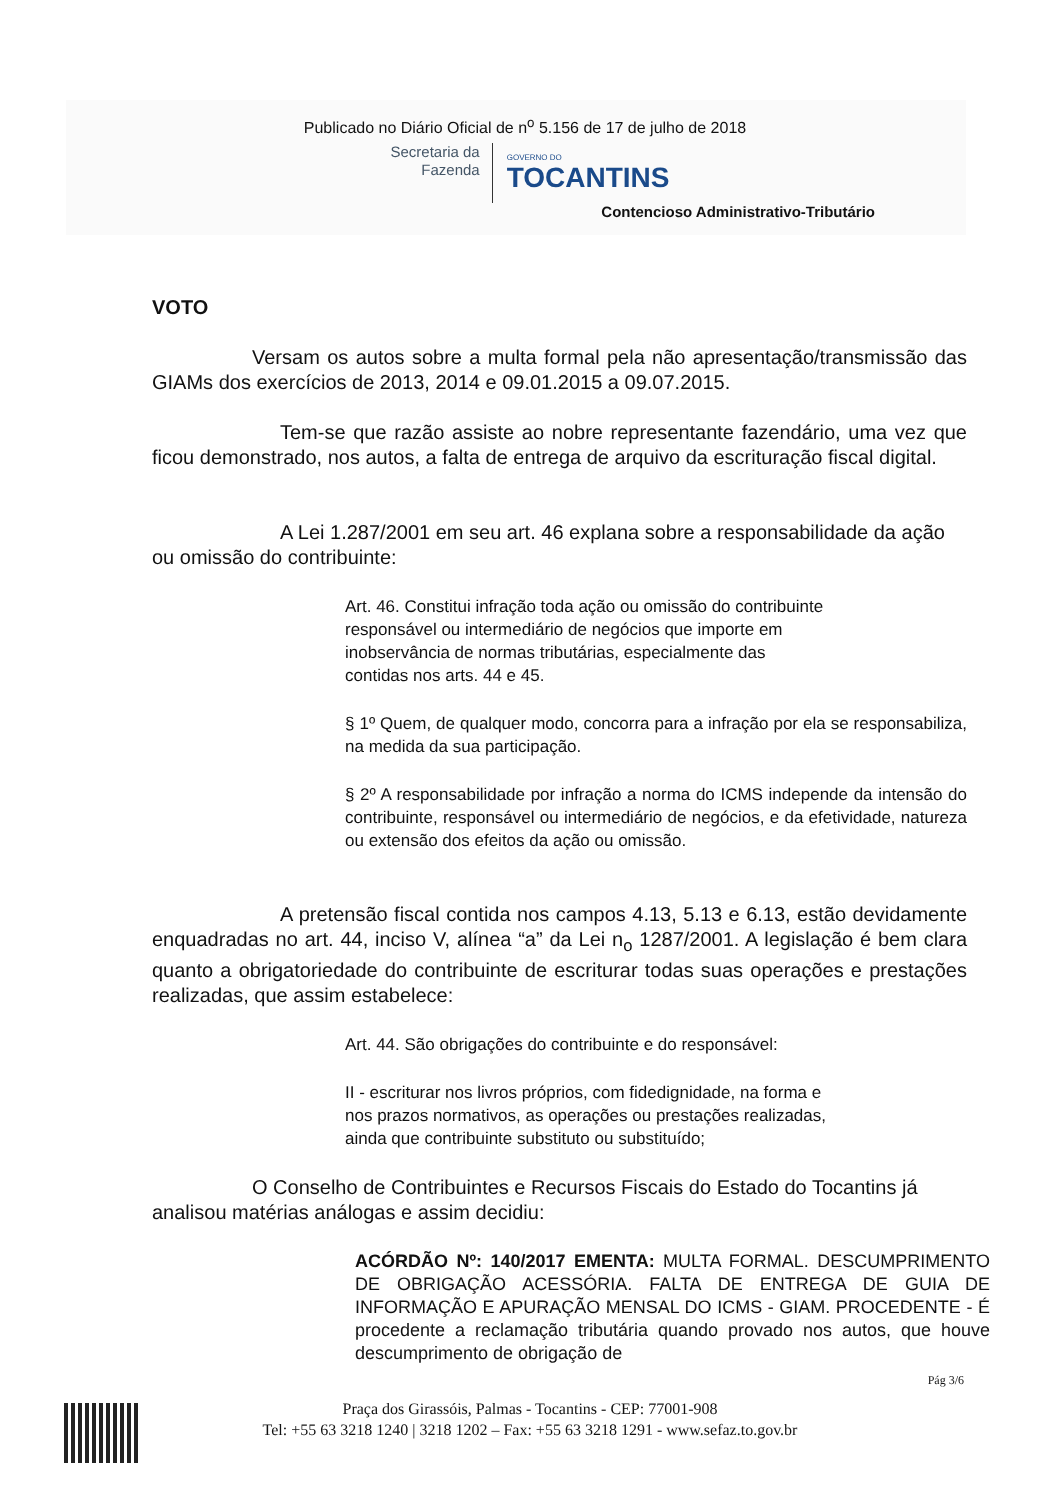Publicado no Diário Oficial de n<sup>o</sup> 5.156 de 17 de julho de 2018
Secretaria da
Fazenda
GOVERNO DO
TOCANTINS
Contencioso Administrativo-Tributário
VOTO
Versam os autos sobre a multa formal pela não apresentação/transmissão das GIAMs dos exercícios de 2013, 2014 e 09.01.2015 a 09.07.2015.
Tem-se que razão assiste ao nobre representante fazendário, uma vez que ficou demonstrado, nos autos, a falta de entrega de arquivo da escrituração fiscal digital.
A Lei 1.287/2001 em seu art. 46 explana sobre a responsabilidade da ação ou omissão do contribuinte:
Art. 46. Constitui infração toda ação ou omissão do contribuinte
responsável ou intermediário de negócios que importe em
inobservância de normas tributárias, especialmente das
contidas nos arts. 44 e 45.
§ 1º Quem, de qualquer modo, concorra para a infração por ela se responsabiliza, na medida da sua participação.
§ 2º A responsabilidade por infração a norma do ICMS independe da intensão do contribuinte, responsável ou intermediário de negócios, e da efetividade, natureza ou extensão dos efeitos da ação ou omissão.
A pretensão fiscal contida nos campos 4.13, 5.13 e 6.13, estão devidamente enquadradas no art. 44, inciso V, alínea “a” da Lei n<sub>o</sub> 1287/2001. A legislação é bem clara quanto a obrigatoriedade do contribuinte de escriturar todas suas operações e prestações realizadas, que assim estabelece:
Art. 44. São obrigações do contribuinte e do responsável:
II - escriturar nos livros próprios, com fidedignidade, na forma e
nos prazos normativos, as operações ou prestações realizadas,
ainda que contribuinte substituto ou substituído;
O Conselho de Contribuintes e Recursos Fiscais do Estado do Tocantins já analisou matérias análogas e assim decidiu:
ACÓRDÃO Nº: 140/2017 EMENTA: MULTA FORMAL. DESCUMPRIMENTO DE OBRIGAÇÃO ACESSÓRIA. FALTA DE ENTREGA DE GUIA DE INFORMAÇÃO E APURAÇÃO MENSAL DO ICMS - GIAM. PROCEDENTE - É procedente a reclamação tributária quando provado nos autos, que houve descumprimento de obrigação de
Pág 3/6
Praça dos Girassóis, Palmas - Tocantins - CEP: 77001-908
Tel: +55 63 3218 1240 | 3218 1202 – Fax: +55 63 3218 1291 - www.sefaz.to.gov.br